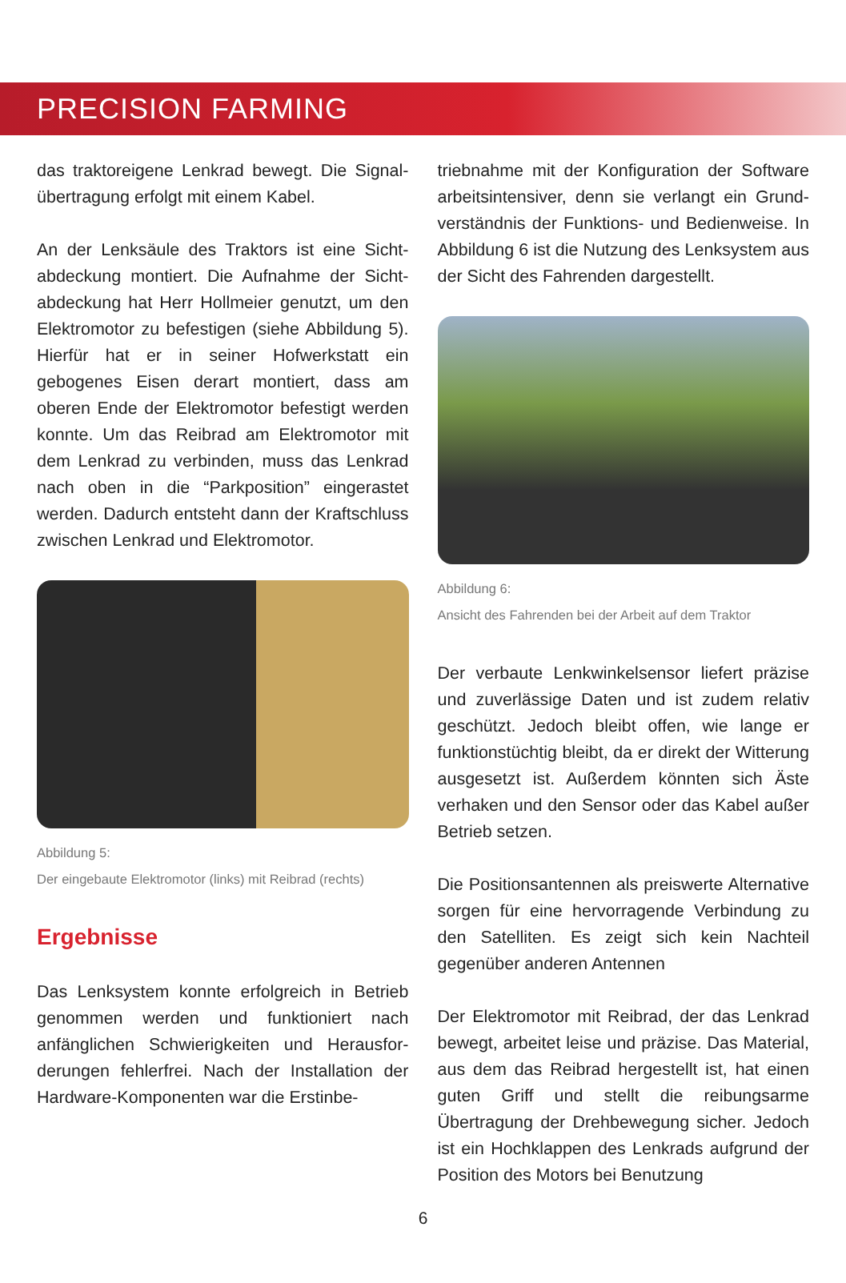PRECISION FARMING
das traktoreigene Lenkrad bewegt. Die Signal­übertragung erfolgt mit einem Kabel.
An der Lenksäule des Traktors ist eine Sicht­abdeckung montiert. Die Aufnahme der Sicht­abdeckung hat Herr Hollmeier genutzt, um den Elektromotor zu befestigen (siehe Abbil­dung 5). Hierfür hat er in seiner Hofwerkstatt ein gebogenes Eisen derart montiert, dass am oberen Ende der Elektromotor befestigt wer­den konnte. Um das Reibrad am Elektromo­tor mit dem Lenkrad zu verbinden, muss das Lenkrad nach oben in die “Parkposition” ein­gerastet werden. Dadurch entsteht dann der Kraftschluss zwischen Lenkrad und Elektro­motor.
Abbildung 5:
Der eingebaute Elektromotor (links) mit Reibrad (rechts)
Ergebnisse
Das Lenksystem konnte erfolgreich in Betrieb genommen werden und funktioniert nach anfänglichen Schwierigkeiten und Herausfor­derungen fehlerfrei. Nach der Installation der Hardware-Komponenten war die Erstinbe­-
triebnahme mit der Konfiguration der Software arbeitsintensiver, denn sie verlangt ein Grund­verständnis der Funktions- und Bedienweise. In Abbildung 6 ist die Nutzung des Lenksystem aus der Sicht des Fahrenden dargestellt.
Abbildung 6:
Ansicht des Fahrenden bei der Arbeit auf dem Traktor
Der verbaute Lenkwinkelsensor liefert präzise und zuverlässige Daten und ist zudem relativ geschützt. Jedoch bleibt offen, wie lange er funktionstüchtig bleibt, da er direkt der Witte­rung ausgesetzt ist. Außerdem könnten sich Äste verhaken und den Sensor oder das Kabel außer Betrieb setzen.
Die Positionsantennen als preiswerte Alterna­tive sorgen für eine hervorragende Verbindung zu den Satelliten. Es zeigt sich kein Nachteil gegenüber anderen Antennen
Der Elektromotor mit Reibrad, der das Lenk­rad bewegt, arbeitet leise und präzise. Das Material, aus dem das Reibrad hergestellt ist, hat einen guten Griff und stellt die reibungs­arme Übertragung der Drehbewegung sicher. Jedoch ist ein Hochklappen des Lenkrads auf­grund der Position des Motors bei Benutzung
6